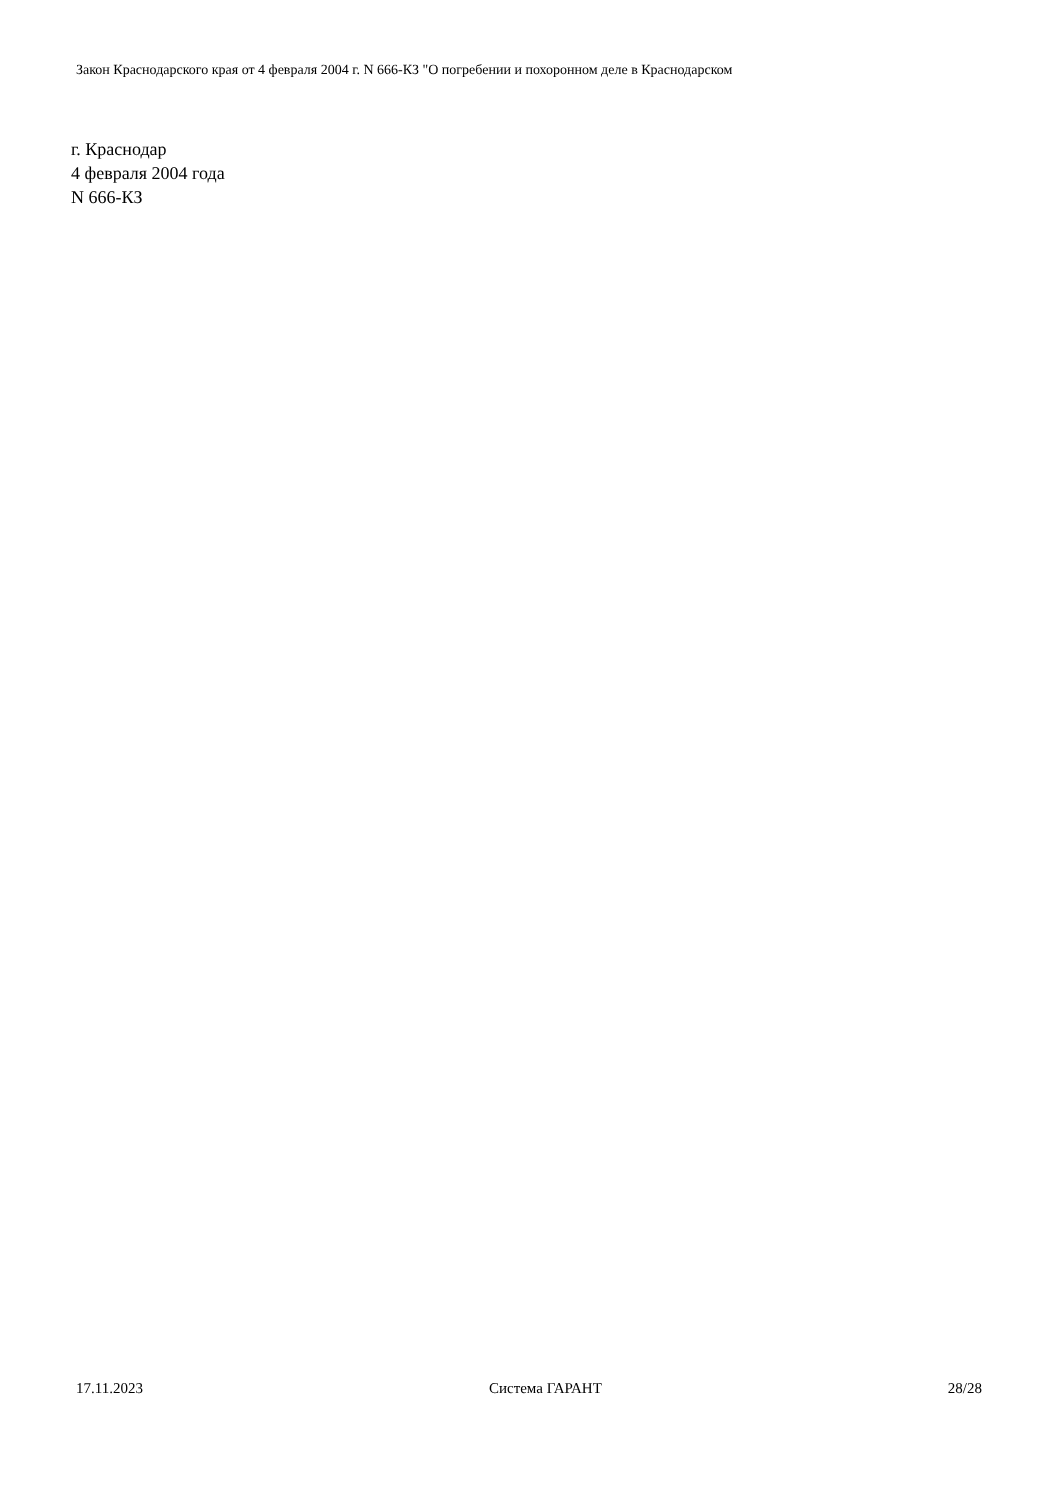Закон Краснодарского края от 4 февраля 2004 г. N 666-КЗ "О погребении и похоронном деле в Краснодарском
г. Краснодар
4 февраля 2004 года
N 666-КЗ
17.11.2023 Система ГАРАНТ 28/28